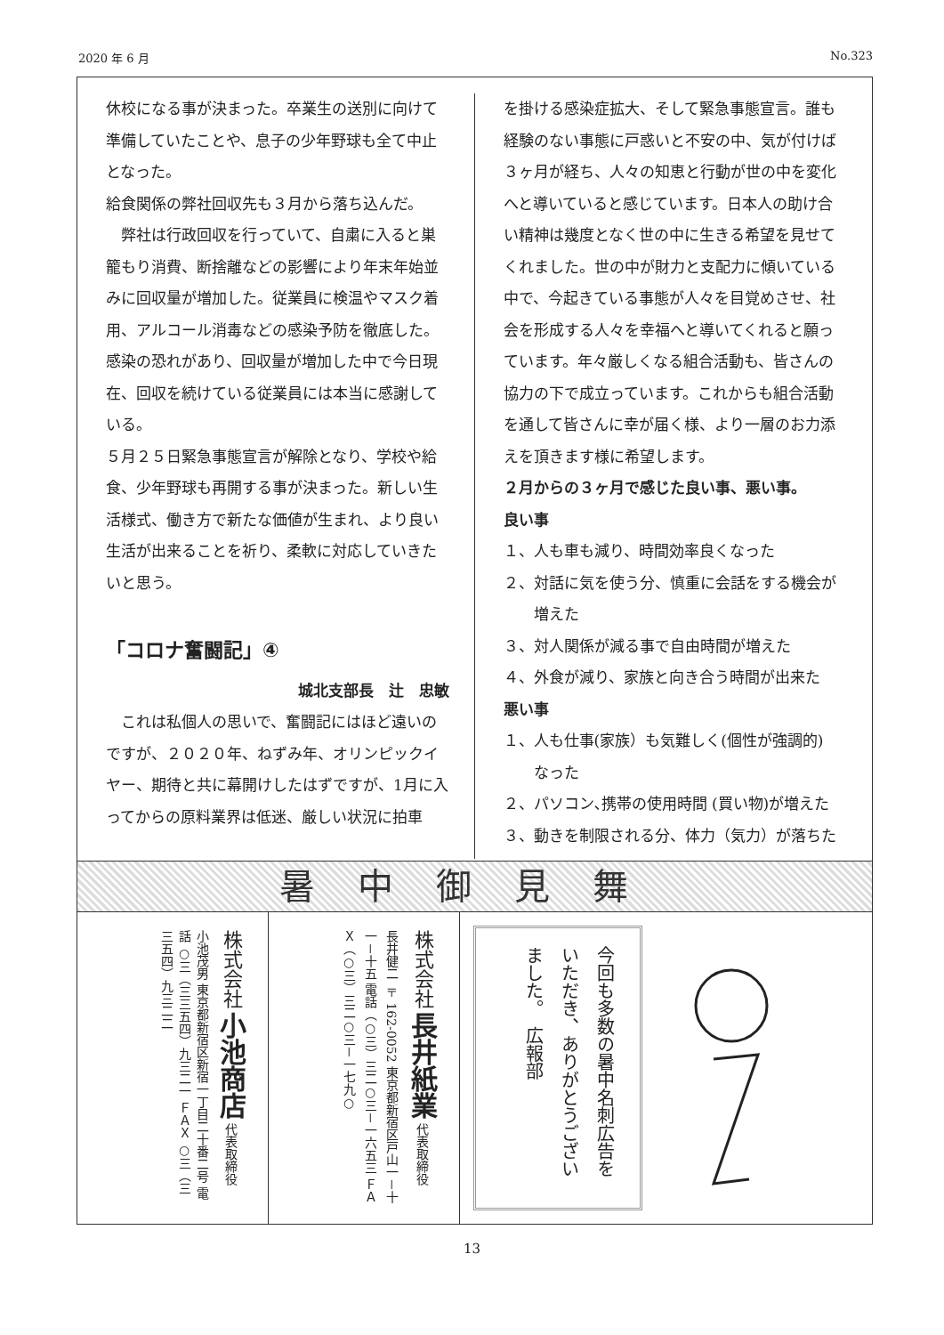2020 年 6 月 No.323
休校になる事が決まった。卒業生の送別に向けて準備していたことや、息子の少年野球も全て中止となった。
給食関係の弊社回収先も３月から落ち込んだ。
　弊社は行政回収を行っていて、自粛に入ると巣籠もり消費、断捨離などの影響により年末年始並みに回収量が増加した。従業員に検温やマスク着用、アルコール消毒などの感染予防を徹底した。感染の恐れがあり、回収量が増加した中で今日現在、回収を続けている従業員には本当に感謝している。
５月２５日緊急事態宣言が解除となり、学校や給食、少年野球も再開する事が決まった。新しい生活様式、働き方で新たな価値が生まれ、より良い生活が出来ることを祈り、柔軟に対応していきたいと思う。
「コロナ奮闘記」④
城北支部長　辻　忠敏
　これは私個人の思いで、奮闘記にはほど遠いのですが、２０２０年、ねずみ年、オリンピックイヤー、期待と共に幕開けしたはずですが、1月に入ってからの原料業界は低迷、厳しい状況に拍車
を掛ける感染症拡大、そして緊急事態宣言。誰も経験のない事態に戸惑いと不安の中、気が付けば３ヶ月が経ち、人々の知恵と行動が世の中を変化へと導いていると感じています。日本人の助け合い精神は幾度となく世の中に生きる希望を見せてくれました。世の中が財力と支配力に傾いている中で、今起きている事態が人々を目覚めさせ、社会を形成する人々を幸福へと導いてくれると願っています。年々厳しくなる組合活動も、皆さんの協力の下で成立っています。これからも組合活動を通して皆さんに幸が届く様、より一層のお力添えを頂きます様に希望します。
２月からの３ヶ月で感じた良い事、悪い事。
良い事
１、人も車も減り、時間効率良くなった
２、対話に気を使う分、慎重に会話をする機会が
　　増えた
３、対人関係が減る事で自由時間が増えた
４、外食が減り、家族と向き合う時間が出来た
悪い事
１、人も仕事(家族）も気難しく(個性が強調的)
　　なった
２、パソコン､携帯の使用時間 (買い物)が増えた
３、動きを制限される分、体力（気力）が落ちた
暑中御見舞
株式会社 小池商店 代表取締役　小池茂男 東京都新宿区新宿一丁目二十番二号 電話 ○三（三三五四）九三二一 ＦＡＸ ○三（三三五四）九三二二
株式会社 長井紙業 代表取締役　長井健二 〒162-0052 東京都新宿区戸山一－十一－十五 電話（○三）三二○三－一六五三 ＦＡＸ（○三）三二○三－一七九○
今回も多数の暑中名刺広告をいただき、ありがとうございました。　広報部
13